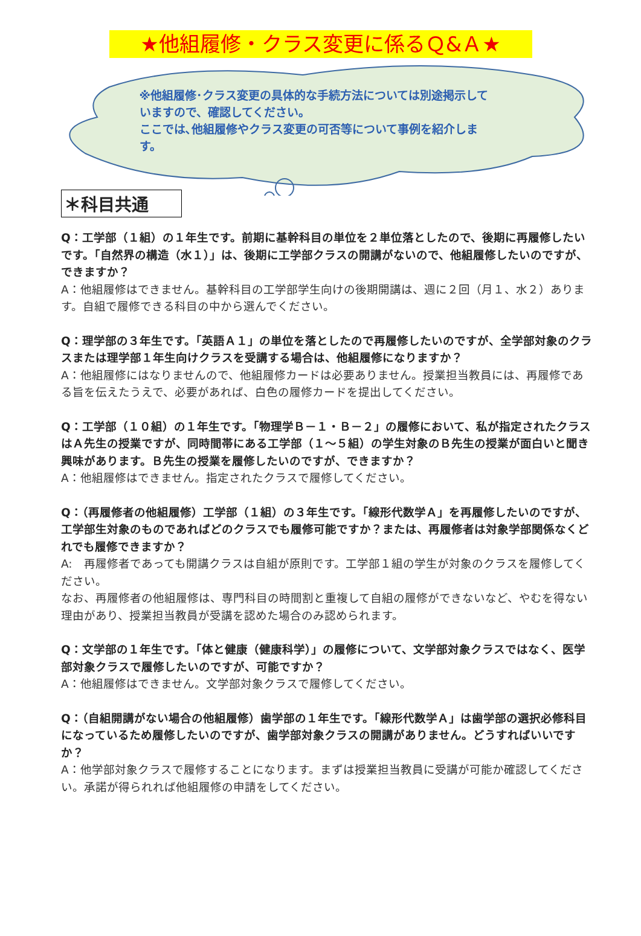★他組履修・クラス変更に係るＱ&Ａ★
※他組履修･クラス変更の具体的な手続方法については別途掲示していますので、確認してください。
ここでは､他組履修やクラス変更の可否等について事例を紹介します。
＊科目共通
Q：工学部（１組）の１年生です。前期に基幹科目の単位を２単位落としたので、後期に再履修したいです。「自然界の構造（水１）」は、後期に工学部クラスの開講がないので、他組履修したいのですが、できますか？
A：他組履修はできません。基幹科目の工学部学生向けの後期開講は、週に２回（月１、水２）あります。自組で履修できる科目の中から選んでください。
Q：理学部の３年生です。「英語Ａ１」の単位を落としたので再履修したいのですが、全学部対象のクラスまたは理学部１年生向けクラスを受講する場合は、他組履修になりますか？
A：他組履修にはなりませんので、他組履修カードは必要ありません。授業担当教員には、再履修である旨を伝えたうえで、必要があれば、白色の履修カードを提出してください。
Q：工学部（１０組）の１年生です。「物理学Ｂ－１・Ｂ－２」の履修において、私が指定されたクラスはＡ先生の授業ですが、同時間帯にある工学部（１～５組）の学生対象のＢ先生の授業が面白いと聞き興味があります。Ｂ先生の授業を履修したいのですが、できますか？
A：他組履修はできません。指定されたクラスで履修してください。
Q：（再履修者の他組履修）工学部（１組）の３年生です。「線形代数学Ａ」を再履修したいのですが、工学部生対象のものであればどのクラスでも履修可能ですか？または、再履修者は対象学部関係なくどれでも履修できますか？
A:　再履修者であっても開講クラスは自組が原則です。工学部１組の学生が対象のクラスを履修してください。
なお、再履修者の他組履修は、専門科目の時間割と重複して自組の履修ができないなど、やむを得ない理由があり、授業担当教員が受講を認めた場合のみ認められます。
Q：文学部の１年生です。「体と健康（健康科学）」の履修について、文学部対象クラスではなく、医学部対象クラスで履修したいのですが、可能ですか？
A：他組履修はできません。文学部対象クラスで履修してください。
Q：（自組開講がない場合の他組履修）歯学部の１年生です。「線形代数学Ａ」は歯学部の選択必修科目になっているため履修したいのですが、歯学部対象クラスの開講がありません。どうすればいいですか？
A：他学部対象クラスで履修することになります。まずは授業担当教員に受講が可能か確認してください。承諾が得られれば他組履修の申請をしてください。